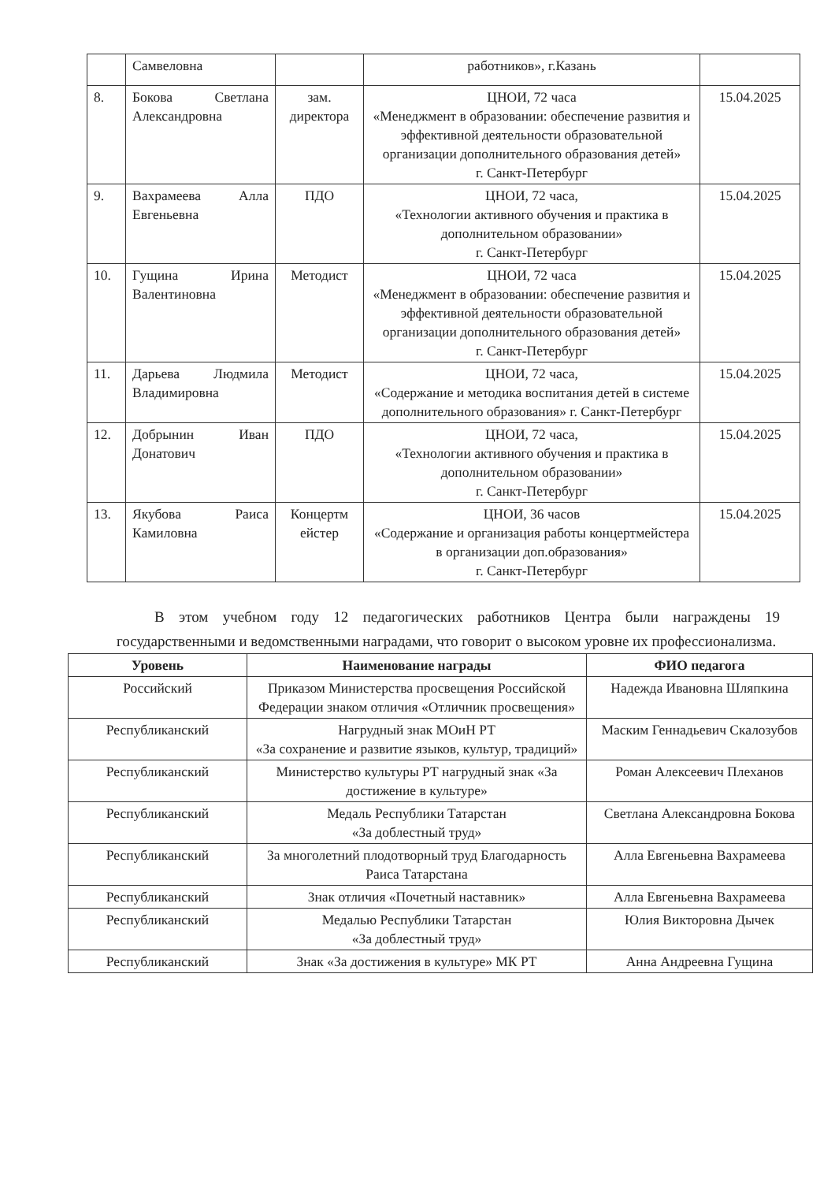| | Самвеловна | | работников», г.Казань | |
| 8. | Бокова Светлана Александровна | зам. директора | ЦНОИ, 72 часа «Менеджмент в образовании: обеспечение развития и эффективной деятельности образовательной организации дополнительного образования детей» г. Санкт-Петербург | 15.04.2025 |
| 9. | Вахрамеева Алла Евгеньевна | ПДО | ЦНОИ, 72 часа, «Технологии активного обучения и практика в дополнительном образовании» г. Санкт-Петербург | 15.04.2025 |
| 10. | Гущина Ирина Валентиновна | Методист | ЦНОИ, 72 часа «Менеджмент в образовании: обеспечение развития и эффективной деятельности образовательной организации дополнительного образования детей» г. Санкт-Петербург | 15.04.2025 |
| 11. | Дарьева Людмила Владимировна | Методист | ЦНОИ, 72 часа, «Содержание и методика воспитания детей в системе дополнительного образования» г. Санкт-Петербург | 15.04.2025 |
| 12. | Добрынин Иван Донатович | ПДО | ЦНОИ, 72 часа, «Технологии активного обучения и практика в дополнительном образовании» г. Санкт-Петербург | 15.04.2025 |
| 13. | Якубова Раиса Камиловна | Концертм ейстер | ЦНОИ, 36 часов «Содержание и организация работы концертмейстера в организации доп.образования» г. Санкт-Петербург | 15.04.2025 |
В этом учебном году 12 педагогических работников Центра были награждены 19 государственными и ведомственными наградами, что говорит о высоком уровне их профессионализма.
| Уровень | Наименование награды | ФИО педагога |
| --- | --- | --- |
| Российский | Приказом Министерства просвещения Российской Федерации знаком отличия «Отличник просвещения» | Надежда Ивановна Шляпкина |
| Республиканский | Нагрудный знак МОиН РТ «За сохранение и развитие языков, культур, традиций» | Маским Геннадьевич Скалозубов |
| Республиканский | Министерство культуры РТ нагрудный знак «За достижение в культуре» | Роман Алексеевич Плеханов |
| Республиканский | Медаль Республики Татарстан «За доблестный труд» | Светлана Александровна Бокова |
| Республиканский | За многолетний плодотворный труд Благодарность Раиса Татарстана | Алла Евгеньевна Вахрамеева |
| Республиканский | Знак отличия «Почетный наставник» | Алла Евгеньевна Вахрамеева |
| Республиканский | Медалью Республики Татарстан «За доблестный труд» | Юлия Викторовна Дычек |
| Республиканский | Знак «За достижения в культуре» МК РТ | Анна Андреевна Гущина |